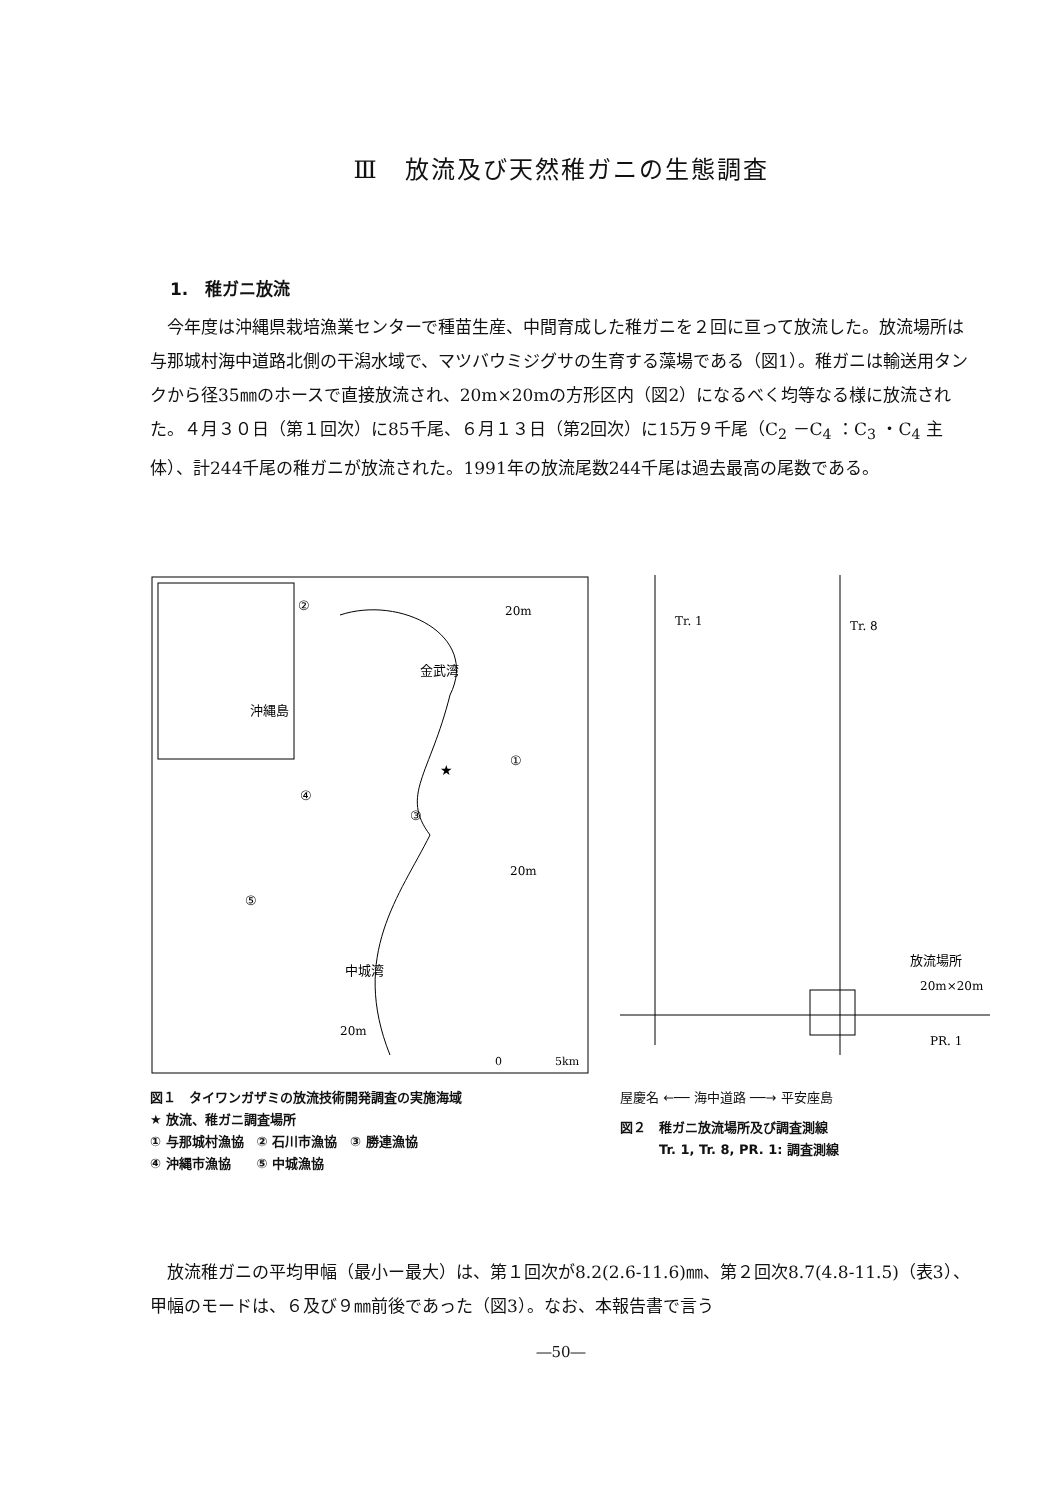Ⅲ　放流及び天然稚ガニの生態調査
1.　稚ガニ放流
　今年度は沖縄県栽培漁業センターで種苗生産、中間育成した稚ガニを２回に亘って放流した。放流場所は与那城村海中道路北側の干潟水域で、マツバウミジグサの生育する藻場である（図1）。稚ガニは輸送用タンクから径35㎜のホースで直接放流され、20m×20mの方形区内（図2）になるべく均等なる様に放流された。４月３０日（第１回次）に85千尾、６月１３日（第2回次）に15万９千尾（C<sub>2</sub> －C<sub>4</sub> ：C<sub>3</sub> ・C<sub>4</sub> 主体）、計244千尾の稚ガニが放流された。1991年の放流尾数244千尾は過去最高の尾数である。
金武湾
沖縄島
中城湾
20m
20m
20m
★
①
②
③
④
⑤
0
5km
図１　タイワンガザミの放流技術開発調査の実施海域
★ 放流、稚ガニ調査場所
① 与那城村漁協　② 石川市漁協　③ 勝連漁協
④ 沖縄市漁協　　⑤ 中城漁協
Tr. 1
Tr. 8
放流場所
20m×20m
PR. 1
屋慶名 ←── 海中道路 ──→ 平安座島
図２　稚ガニ放流場所及び調査測線
　　　Tr. 1, Tr. 8, PR. 1: 調査測線
　放流稚ガニの平均甲幅（最小ー最大）は、第１回次が8.2(2.6-11.6)㎜、第２回次8.7(4.8-11.5)（表3）、甲幅のモードは、６及び９㎜前後であった（図3）。なお、本報告書で言う
―50―